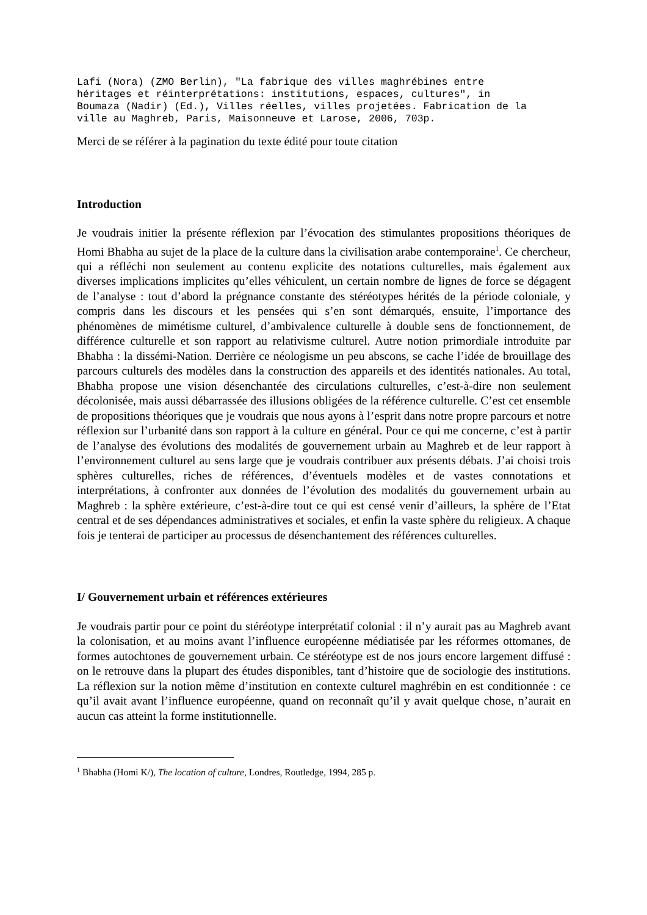Lafi (Nora) (ZMO Berlin), "La fabrique des villes maghrébines entre héritages et réinterprétations: institutions, espaces, cultures", in Boumaza (Nadir) (Ed.), Villes réelles, villes projetées. Fabrication de la ville au Maghreb, Paris, Maisonneuve et Larose, 2006, 703p.
Merci de se référer à la pagination du texte édité pour toute citation
Introduction
Je voudrais initier la présente réflexion par l’évocation des stimulantes propositions théoriques de Homi Bhabha au sujet de la place de la culture dans la civilisation arabe contemporaine<sup>1</sup>. Ce chercheur, qui a réfléchi non seulement au contenu explicite des notations culturelles, mais également aux diverses implications implicites qu’elles véhiculent, un certain nombre de lignes de force se dégagent de l’analyse : tout d’abord la prégnance constante des stéréotypes hérités de la période coloniale, y compris dans les discours et les pensées qui s’en sont démarqués, ensuite, l’importance des phénomènes de mimétisme culturel, d’ambivalence culturelle à double sens de fonctionnement, de différence culturelle et son rapport au relativisme culturel. Autre notion primordiale introduite par Bhabha : la dissémi-Nation. Derrière ce néologisme un peu abscons, se cache l’idée de brouillage des parcours culturels des modèles dans la construction des appareils et des identités nationales. Au total, Bhabha propose une vision désenchantée des circulations culturelles, c’est-à-dire non seulement décolonisée, mais aussi débarrassée des illusions obligées de la référence culturelle. C’est cet ensemble de propositions théoriques que je voudrais que nous ayons à l’esprit dans notre propre parcours et notre réflexion sur l’urbanité dans son rapport à la culture en général. Pour ce qui me concerne, c’est à partir de l’analyse des évolutions des modalités de gouvernement urbain au Maghreb et de leur rapport à l’environnement culturel au sens large que je voudrais contribuer aux présents débats. J’ai choisi trois sphères culturelles, riches de références, d’éventuels modèles et de vastes connotations et interprétations, à confronter aux données de l’évolution des modalités du gouvernement urbain au Maghreb : la sphère extérieure, c’est-à-dire tout ce qui est censé venir d’ailleurs, la sphère de l’Etat central et de ses dépendances administratives et sociales, et enfin la vaste sphère du religieux. A chaque fois je tenterai de participer au processus de désenchantement des références culturelles.
I/ Gouvernement urbain et références extérieures
Je voudrais partir pour ce point du stéréotype interprétatif colonial : il n’y aurait pas au Maghreb avant la colonisation, et au moins avant l’influence européenne médiatisée par les réformes ottomanes, de formes autochtones de gouvernement urbain. Ce stéréotype est de nos jours encore largement diffusé : on le retrouve dans la plupart des études disponibles, tant d’histoire que de sociologie des institutions. La réflexion sur la notion même d’institution en contexte culturel maghrébin en est conditionnée : ce qu’il avait avant l’influence européenne, quand on reconnaît qu’il y avait quelque chose, n’aurait en aucun cas atteint la forme institutionnelle.
<sup>1</sup> Bhabha (Homi K/), The location of culture, Londres, Routledge, 1994, 285 p.